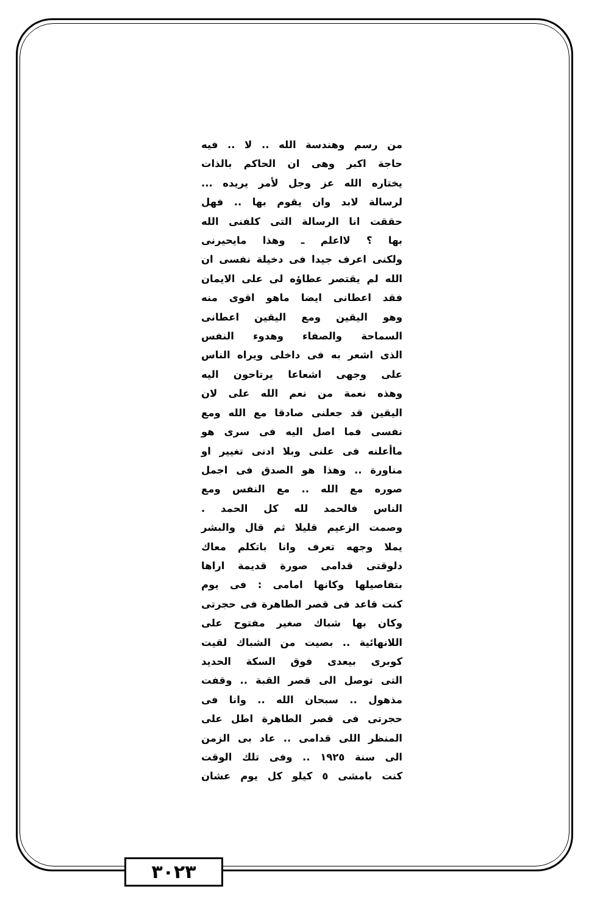من رسم وهندسة الله .. لا .. فيه
حاجة اكبر وهى ان الحاكم بالذات
يختاره الله عز وجل لأمر يريده ...
لرسالة لابد وان يقوم بها .. فهل
حققت انا الرسالة التى كلفنى الله
بها ؟ لااعلم ـ وهذا مايحيرنى
ولكنى اعرف جيدا فى دخيلة نفسى ان
الله لم يقتصر عطاؤه لى على الايمان
فقد اعطانى ايضا ماهو اقوى منه
وهو اليقين ومع اليقين اعطانى
السماحة والصفاء وهدوء النفس
الذى اشعر به فى داخلى ويراه الناس
على وجهى اشعاعا يرتاحون اليه
وهذه نعمة من نعم الله على لان
اليقين قد جعلنى صادقا مع الله ومع
نفسى فما اصل اليه فى سرى هو
ماأعلنه فى علنى وبلا ادنى تغيير او
مناورة .. وهذا هو الصدق فى اجمل
صوره مع الله .. مع النفس ومع
الناس فالحمد لله كل الحمد .
وصمت الزعيم قليلا ثم قال والبشر
يملا وجهه تعرف وانا باتكلم معاك
دلوقتى قدامى صورة قديمة اراها
بتفاصيلها وكانها امامى : فى يوم
كنت قاعد فى قصر الطاهرة فى حجرتى
وكان بها شباك صغير مفتوح على
اللانهائية .. بصيت من الشباك لقيت
كوبرى بيعدى فوق السكة الحديد
التى توصل الى قصر القبة .. وقفت
مذهول .. سبحان الله .. وانا فى
حجرتى فى قصر الطاهرة اطل على
المنظر اللى قدامى .. عاد بى الزمن
الى سنة ١٩٢٥ .. وفى تلك الوقت
كنت بامشى ٥ كيلو كل يوم عشان
٣٠٢٣